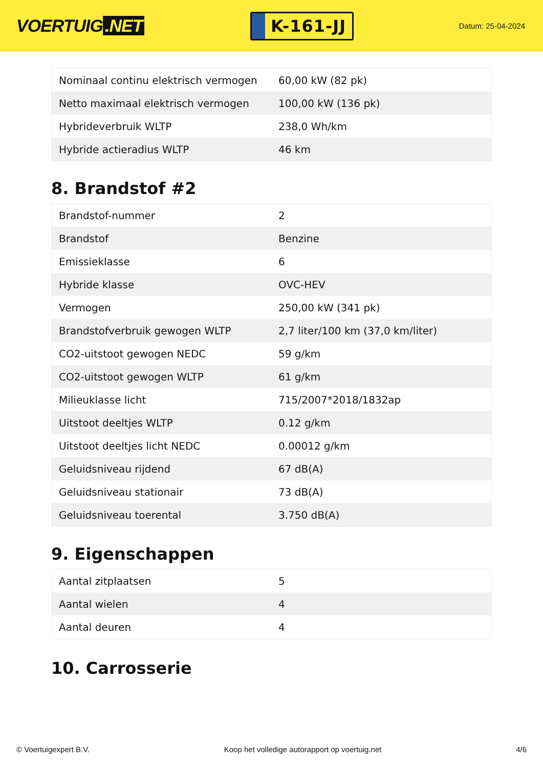VOERTUIG.NET
K-161-JJ
Datum: 25-04-2024
| Nominaal continu elektrisch vermogen | 60,00 kW (82 pk) |
| Netto maximaal elektrisch vermogen | 100,00 kW (136 pk) |
| Hybrideverbruik WLTP | 238,0 Wh/km |
| Hybride actieradius WLTP | 46 km |
8. Brandstof #2
| Brandstof-nummer | 2 |
| Brandstof | Benzine |
| Emissieklasse | 6 |
| Hybride klasse | OVC-HEV |
| Vermogen | 250,00 kW (341 pk) |
| Brandstofverbruik gewogen WLTP | 2,7 liter/100 km (37,0 km/liter) |
| CO2-uitstoot gewogen NEDC | 59 g/km |
| CO2-uitstoot gewogen WLTP | 61 g/km |
| Milieuklasse licht | 715/2007*2018/1832ap |
| Uitstoot deeltjes WLTP | 0.12 g/km |
| Uitstoot deeltjes licht NEDC | 0.00012 g/km |
| Geluidsniveau rijdend | 67 dB(A) |
| Geluidsniveau stationair | 73 dB(A) |
| Geluidsniveau toerental | 3.750 dB(A) |
9. Eigenschappen
| Aantal zitplaatsen | 5 |
| Aantal wielen | 4 |
| Aantal deuren | 4 |
10. Carrosserie
© Voertuigexpert B.V. Koop het volledige autorapport op voertuig.net 4/6